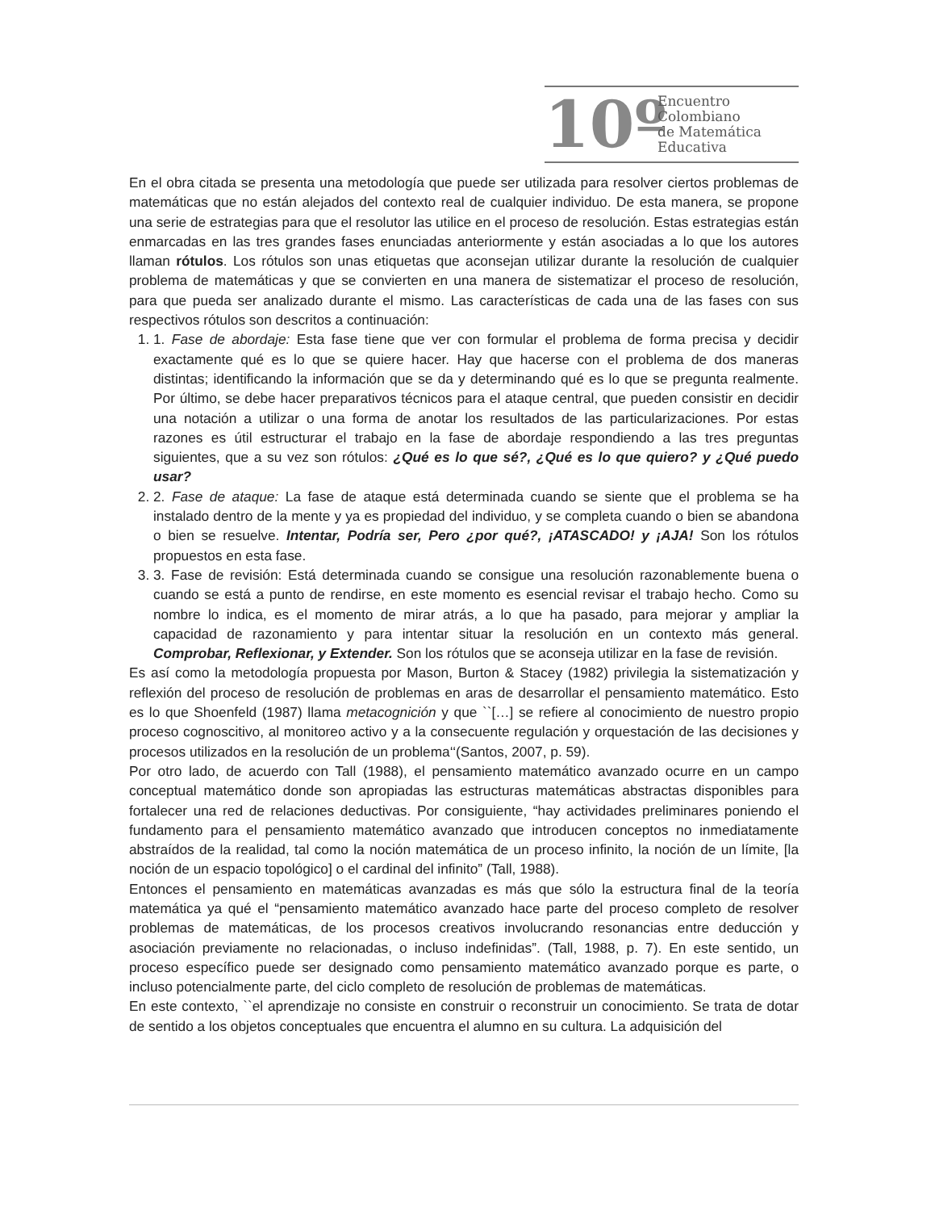10º
Encuentro
Colombiano
de Matemática
Educativa
En el obra citada se presenta una metodología que puede ser utilizada para resolver ciertos problemas de matemáticas que no están alejados del contexto real de cualquier individuo. De esta manera, se propone una serie de estrategias para que el resolutor las utilice en el proceso de resolución. Estas estrategias están enmarcadas en las tres grandes fases enunciadas anteriormente y están asociadas a lo que los autores llaman rótulos. Los rótulos son unas etiquetas que aconsejan utilizar durante la resolución de cualquier problema de matemáticas y que se convierten en una manera de sistematizar el proceso de resolución, para que pueda ser analizado durante el mismo. Las características de cada una de las fases con sus respectivos rótulos son descritos a continuación:
1. 1. Fase de abordaje: Esta fase tiene que ver con formular el problema de forma precisa y decidir exactamente qué es lo que se quiere hacer. Hay que hacerse con el problema de dos maneras distintas; identificando la información que se da y determinando qué es lo que se pregunta realmente. Por último, se debe hacer preparativos técnicos para el ataque central, que pueden consistir en decidir una notación a utilizar o una forma de anotar los resultados de las particularizaciones. Por estas razones es útil estructurar el trabajo en la fase de abordaje respondiendo a las tres preguntas siguientes, que a su vez son rótulos: ¿Qué es lo que sé?, ¿Qué es lo que quiero? y ¿Qué puedo usar?
2. 2. Fase de ataque: La fase de ataque está determinada cuando se siente que el problema se ha instalado dentro de la mente y ya es propiedad del individuo, y se completa cuando o bien se abandona o bien se resuelve. Intentar, Podría ser, Pero ¿por qué?, ¡ATASCADO! y ¡AJA! Son los rótulos propuestos en esta fase.
3. 3. Fase de revisión: Está determinada cuando se consigue una resolución razonablemente buena o cuando se está a punto de rendirse, en este momento es esencial revisar el trabajo hecho. Como su nombre lo indica, es el momento de mirar atrás, a lo que ha pasado, para mejorar y ampliar la capacidad de razonamiento y para intentar situar la resolución en un contexto más general. Comprobar, Reflexionar, y Extender. Son los rótulos que se aconseja utilizar en la fase de revisión.
Es así como la metodología propuesta por Mason, Burton & Stacey (1982) privilegia la sistematización y reflexión del proceso de resolución de problemas en aras de desarrollar el pensamiento matemático. Esto es lo que Shoenfeld (1987) llama metacognición y que ``[…] se refiere al conocimiento de nuestro propio proceso cognoscitivo, al monitoreo activo y a la consecuente regulación y orquestación de las decisiones y procesos utilizados en la resolución de un problema‘‘(Santos, 2007, p. 59).
Por otro lado, de acuerdo con Tall (1988), el pensamiento matemático avanzado ocurre en un campo conceptual matemático donde son apropiadas las estructuras matemáticas abstractas disponibles para fortalecer una red de relaciones deductivas. Por consiguiente, “hay actividades preliminares poniendo el fundamento para el pensamiento matemático avanzado que introducen conceptos no inmediatamente abstraídos de la realidad, tal como la noción matemática de un proceso infinito, la noción de un límite, [la noción de un espacio topológico] o el cardinal del infinito” (Tall, 1988).
Entonces el pensamiento en matemáticas avanzadas es más que sólo la estructura final de la teoría matemática ya qué el “pensamiento matemático avanzado hace parte del proceso completo de resolver problemas de matemáticas, de los procesos creativos involucrando resonancias entre deducción y asociación previamente no relacionadas, o incluso indefinidas”. (Tall, 1988, p. 7). En este sentido, un proceso específico puede ser designado como pensamiento matemático avanzado porque es parte, o incluso potencialmente parte, del ciclo completo de resolución de problemas de matemáticas.
En este contexto, ``el aprendizaje no consiste en construir o reconstruir un conocimiento. Se trata de dotar de sentido a los objetos conceptuales que encuentra el alumno en su cultura. La adquisición del